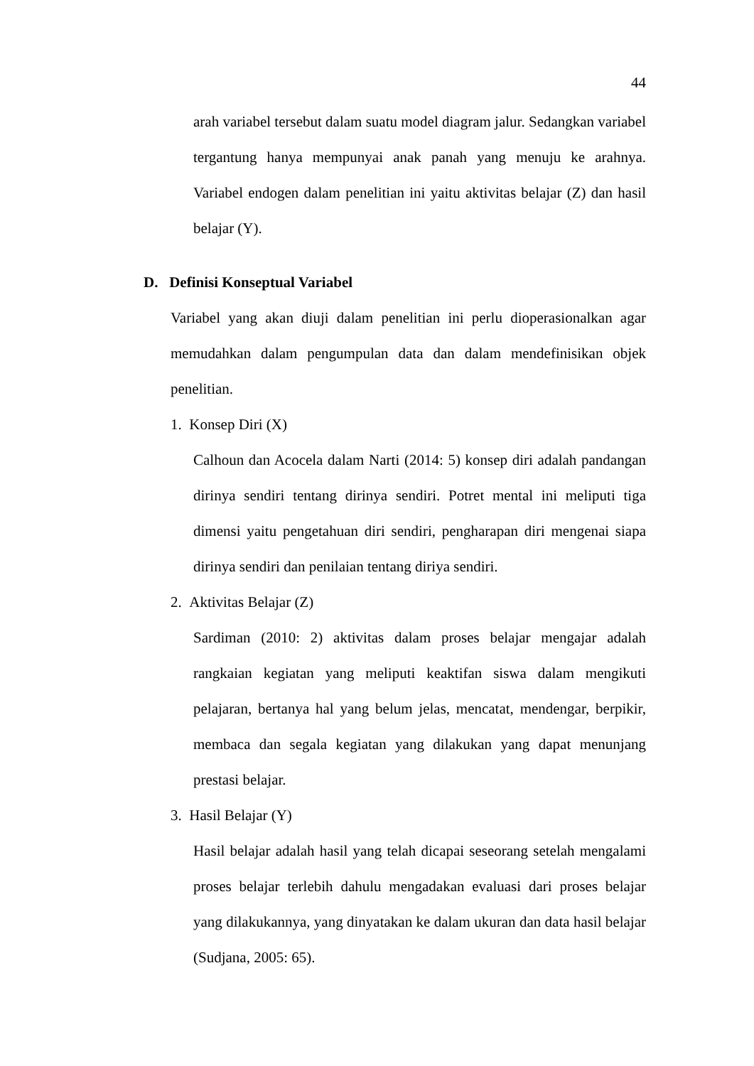44
arah variabel tersebut dalam suatu model diagram jalur. Sedangkan variabel tergantung hanya mempunyai anak panah yang menuju ke arahnya. Variabel endogen dalam penelitian ini yaitu aktivitas belajar (Z) dan hasil belajar (Y).
D. Definisi Konseptual Variabel
Variabel yang akan diuji dalam penelitian ini perlu dioperasionalkan agar memudahkan dalam pengumpulan data dan dalam mendefinisikan objek penelitian.
1. Konsep Diri (X)
Calhoun dan Acocela dalam Narti (2014: 5) konsep diri adalah pandangan dirinya sendiri tentang dirinya sendiri. Potret mental ini meliputi tiga dimensi yaitu pengetahuan diri sendiri, pengharapan diri mengenai siapa dirinya sendiri dan penilaian tentang diriya sendiri.
2. Aktivitas Belajar (Z)
Sardiman (2010: 2) aktivitas dalam proses belajar mengajar adalah rangkaian kegiatan yang meliputi keaktifan siswa dalam mengikuti pelajaran, bertanya hal yang belum jelas, mencatat, mendengar, berpikir, membaca dan segala kegiatan yang dilakukan yang dapat menunjang prestasi belajar.
3. Hasil Belajar (Y)
Hasil belajar adalah hasil yang telah dicapai seseorang setelah mengalami proses belajar terlebih dahulu mengadakan evaluasi dari proses belajar yang dilakukannya, yang dinyatakan ke dalam ukuran dan data hasil belajar (Sudjana, 2005: 65).